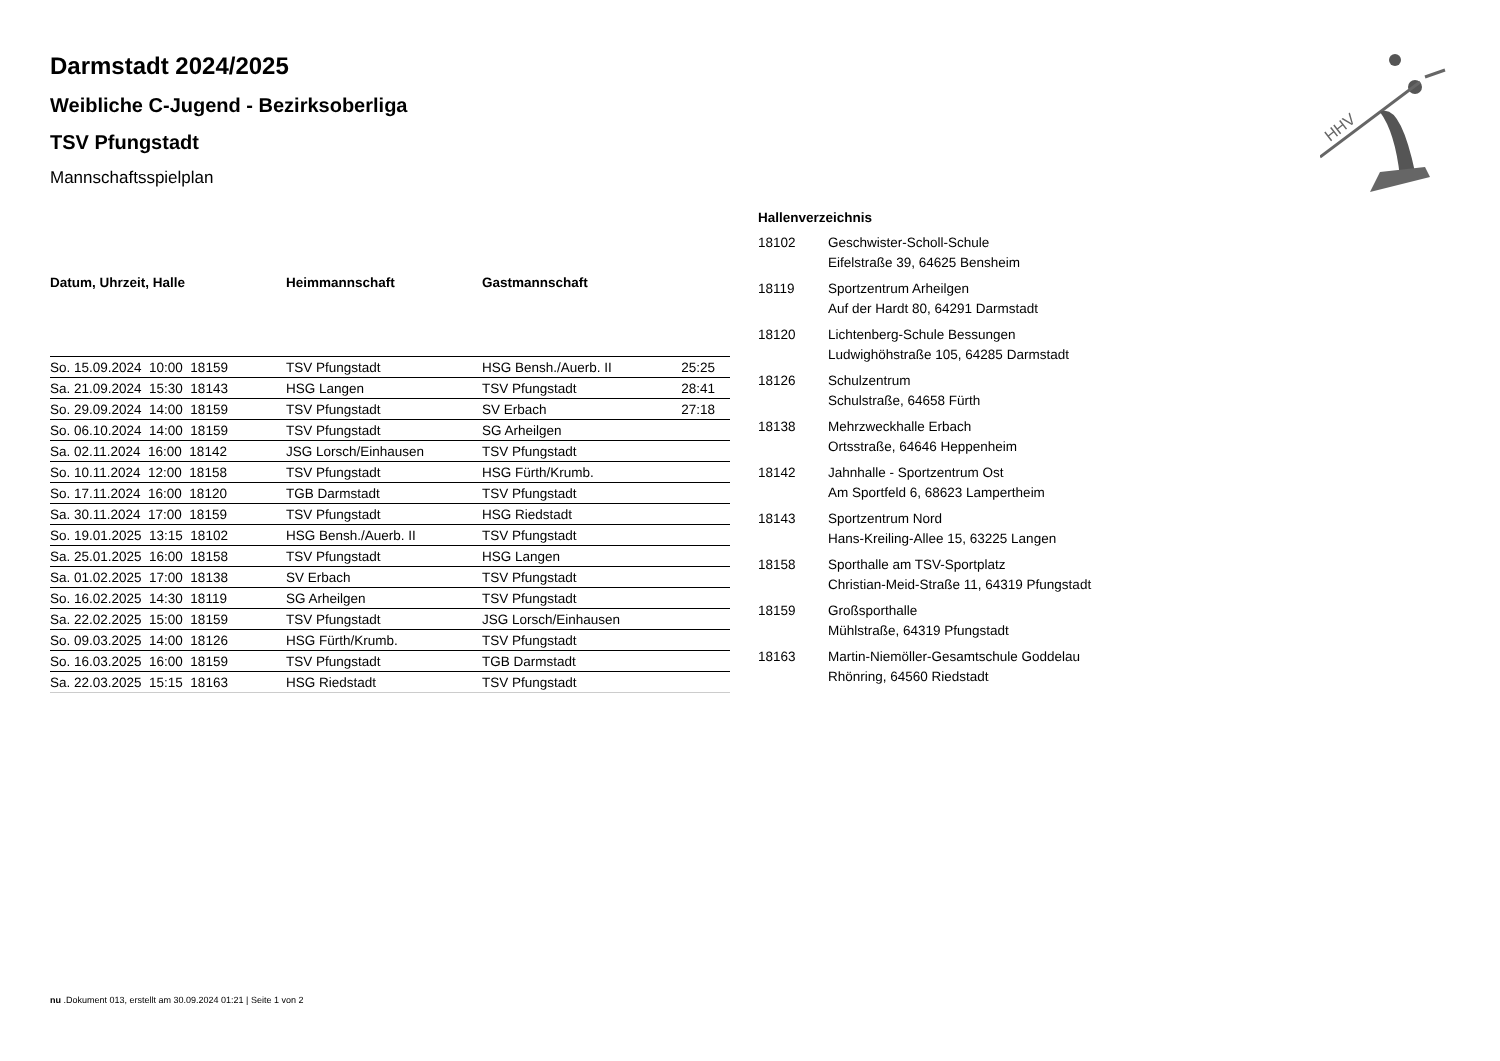HHV
Darmstadt 2024/2025
Weibliche C-Jugend - Bezirksoberliga
TSV Pfungstadt
Mannschaftsspielplan
| Datum, Uhrzeit, Halle | Heimmannschaft | Gastmannschaft | |
| --- | --- | --- | --- |
| So. 15.09.2024 10:00 18159 | TSV Pfungstadt | HSG Bensh./Auerb. II | 25:25 |
| Sa. 21.09.2024 15:30 18143 | HSG Langen | TSV Pfungstadt | 28:41 |
| So. 29.09.2024 14:00 18159 | TSV Pfungstadt | SV Erbach | 27:18 |
| So. 06.10.2024 14:00 18159 | TSV Pfungstadt | SG Arheilgen | |
| Sa. 02.11.2024 16:00 18142 | JSG Lorsch/Einhausen | TSV Pfungstadt | |
| So. 10.11.2024 12:00 18158 | TSV Pfungstadt | HSG Fürth/Krumb. | |
| So. 17.11.2024 16:00 18120 | TGB Darmstadt | TSV Pfungstadt | |
| Sa. 30.11.2024 17:00 18159 | TSV Pfungstadt | HSG Riedstadt | |
| So. 19.01.2025 13:15 18102 | HSG Bensh./Auerb. II | TSV Pfungstadt | |
| Sa. 25.01.2025 16:00 18158 | TSV Pfungstadt | HSG Langen | |
| Sa. 01.02.2025 17:00 18138 | SV Erbach | TSV Pfungstadt | |
| So. 16.02.2025 14:30 18119 | SG Arheilgen | TSV Pfungstadt | |
| Sa. 22.02.2025 15:00 18159 | TSV Pfungstadt | JSG Lorsch/Einhausen | |
| So. 09.03.2025 14:00 18126 | HSG Fürth/Krumb. | TSV Pfungstadt | |
| So. 16.03.2025 16:00 18159 | TSV Pfungstadt | TGB Darmstadt | |
| Sa. 22.03.2025 15:15 18163 | HSG Riedstadt | TSV Pfungstadt | |
Hallenverzeichnis
| 18102 | Geschwister-Scholl-Schule Eifelstraße 39, 64625 Bensheim |
| 18119 | Sportzentrum Arheilgen Auf der Hardt 80, 64291 Darmstadt |
| 18120 | Lichtenberg-Schule Bessungen Ludwighöhstraße 105, 64285 Darmstadt |
| 18126 | Schulzentrum Schulstraße, 64658 Fürth |
| 18138 | Mehrzweckhalle Erbach Ortsstraße, 64646 Heppenheim |
| 18142 | Jahnhalle - Sportzentrum Ost Am Sportfeld 6, 68623 Lampertheim |
| 18143 | Sportzentrum Nord Hans-Kreiling-Allee 15, 63225 Langen |
| 18158 | Sporthalle am TSV-Sportplatz Christian-Meid-Straße 11, 64319 Pfungstadt |
| 18159 | Großsporthalle Mühlstraße, 64319 Pfungstadt |
| 18163 | Martin-Niemöller-Gesamtschule Goddelau Rhönring, 64560 Riedstadt |
nu .Dokument 013, erstellt am 30.09.2024 01:21 | Seite 1 von 2